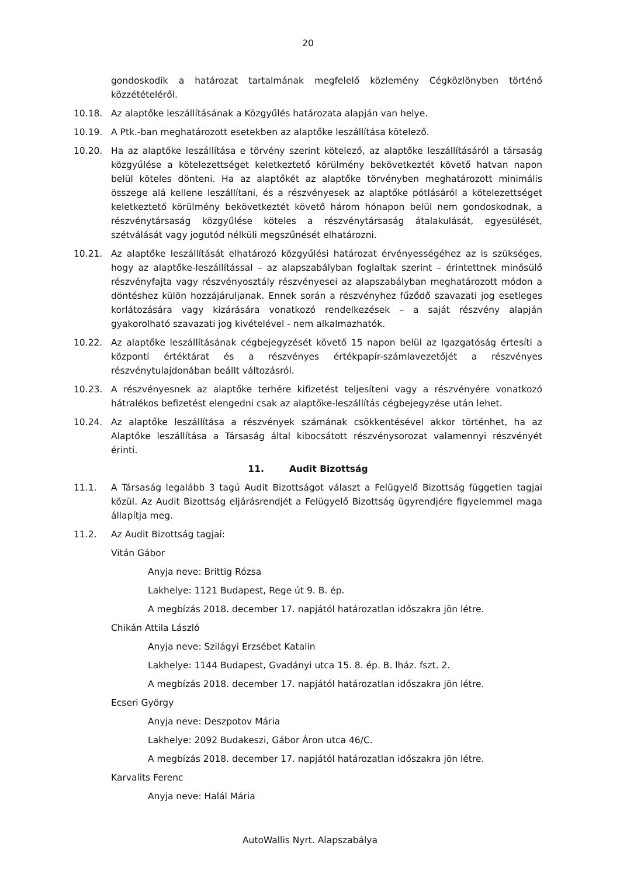20
gondoskodik a határozat tartalmának megfelelő közlemény Cégközlönyben történő közzétételéről.
10.18. Az alaptőke leszállításának a Közgyűlés határozata alapján van helye.
10.19. A Ptk.-ban meghatározott esetekben az alaptőke leszállítása kötelező.
10.20. Ha az alaptőke leszállítása e törvény szerint kötelező, az alaptőke leszállításáról a társaság közgyűlése a kötelezettséget keletkeztető körülmény bekövetkeztét követő hatvan napon belül köteles dönteni. Ha az alaptőkét az alaptőke törvényben meghatározott minimális összege alá kellene leszállítani, és a részvényesek az alaptőke pótlásáról a kötelezettséget keletkeztető körülmény bekövetkeztét követő három hónapon belül nem gondoskodnak, a részvénytársaság közgyűlése köteles a részvénytársaság átalakulását, egyesülését, szétválását vagy jogutód nélküli megszűnését elhatározni.
10.21. Az alaptőke leszállítását elhatározó közgyűlési határozat érvényességéhez az is szükséges, hogy az alaptőke-leszállítással – az alapszabályban foglaltak szerint – érintettnek minősülő részvényfajta vagy részvényosztály részvényesei az alapszabályban meghatározott módon a döntéshez külön hozzájáruljanak. Ennek során a részvényhez fűződő szavazati jog esetleges korlátozására vagy kizárására vonatkozó rendelkezések – a saját részvény alapján gyakorolható szavazati jog kivételével - nem alkalmazhatók.
10.22. Az alaptőke leszállításának cégbejegyzését követő 15 napon belül az Igazgatóság értesíti a központi értéktárat és a részvényes értékpapír-számlavezetőjét a részvényes részvénytulajdonában beállt változásról.
10.23. A részvényesnek az alaptőke terhére kifizetést teljesíteni vagy a részvényére vonatkozó hátralékos befizetést elengedni csak az alaptőke-leszállítás cégbejegyzése után lehet.
10.24. Az alaptőke leszállítása a részvények számának csökkentésével akkor történhet, ha az Alaptőke leszállítása a Társaság által kibocsátott részvénysorozat valamennyi részvényét érinti.
11. Audit Bizottság
11.1. A Társaság legalább 3 tagú Audit Bizottságot választ a Felügyelő Bizottság független tagjai közül. Az Audit Bizottság eljárásrendjét a Felügyelő Bizottság ügyrendjére figyelemmel maga állapítja meg.
11.2. Az Audit Bizottság tagjai:
Vitán Gábor
Anyja neve: Brittig Rózsa
Lakhelye: 1121 Budapest, Rege út 9. B. ép.
A megbízás 2018. december 17. napjától határozatlan időszakra jön létre.
Chikán Attila László
Anyja neve: Szilágyi Erzsébet Katalin
Lakhelye: 1144 Budapest, Gvadányi utca 15. 8. ép. B. lház. fszt. 2.
A megbízás 2018. december 17. napjától határozatlan időszakra jön létre.
Ecseri György
Anyja neve: Deszpotov Mária
Lakhelye: 2092 Budakeszi, Gábor Áron utca 46/C.
A megbízás 2018. december 17. napjától határozatlan időszakra jön létre.
Karvalits Ferenc
Anyja neve: Halál Mária
AutoWallis Nyrt. Alapszabálya